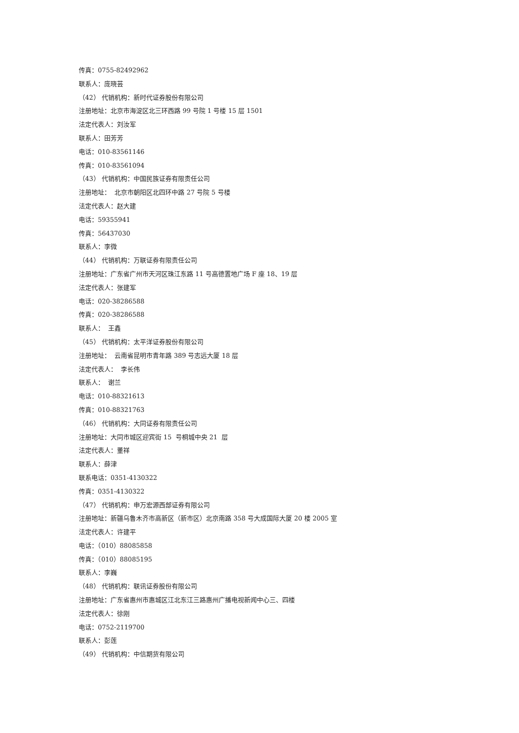传真：0755-82492962
联系人：庞晓芸
（42） 代销机构：新时代证券股份有限公司
注册地址：北京市海淀区北三环西路 99 号院 1 号楼 15 层 1501
法定代表人：刘汝军
联系人：田芳芳
电话：010-83561146
传真：010-83561094
（43） 代销机构：中国民族证券有限责任公司
注册地址： 北京市朝阳区北四环中路 27 号院 5 号楼
法定代表人：赵大建
电话：59355941
传真：56437030
联系人：李微
（44） 代销机构：万联证券有限责任公司
注册地址：广东省广州市天河区珠江东路 11 号高德置地广场 F 座 18、19 层
法定代表人：张建军
电话：020-38286588
传真：020-38286588
联系人： 王鑫
（45） 代销机构：太平洋证券股份有限公司
注册地址： 云南省昆明市青年路 389 号志远大厦 18 层
法定代表人： 李长伟
联系人： 谢兰
电话：010-88321613
传真：010-88321763
（46） 代销机构：大同证券有限责任公司
注册地址：大同市城区迎宾街 15 号桐城中央 21 层
法定代表人：董祥
联系人：薛津
联系电话：0351-4130322
传真：0351-4130322
（47） 代销机构：申万宏源西部证券有限公司
注册地址：新疆乌鲁木齐市高新区（新市区）北京南路 358 号大成国际大厦 20 楼 2005 室
法定代表人：许建平
电话：（010）88085858
传真：（010）88085195
联系人：李巍
（48） 代销机构：联讯证券股份有限公司
注册地址：广东省惠州市惠城区江北东江三路惠州广播电视新闻中心三、四楼
法定代表人：徐刚
电话：0752-2119700
联系人：彭莲
（49） 代销机构：中信期货有限公司